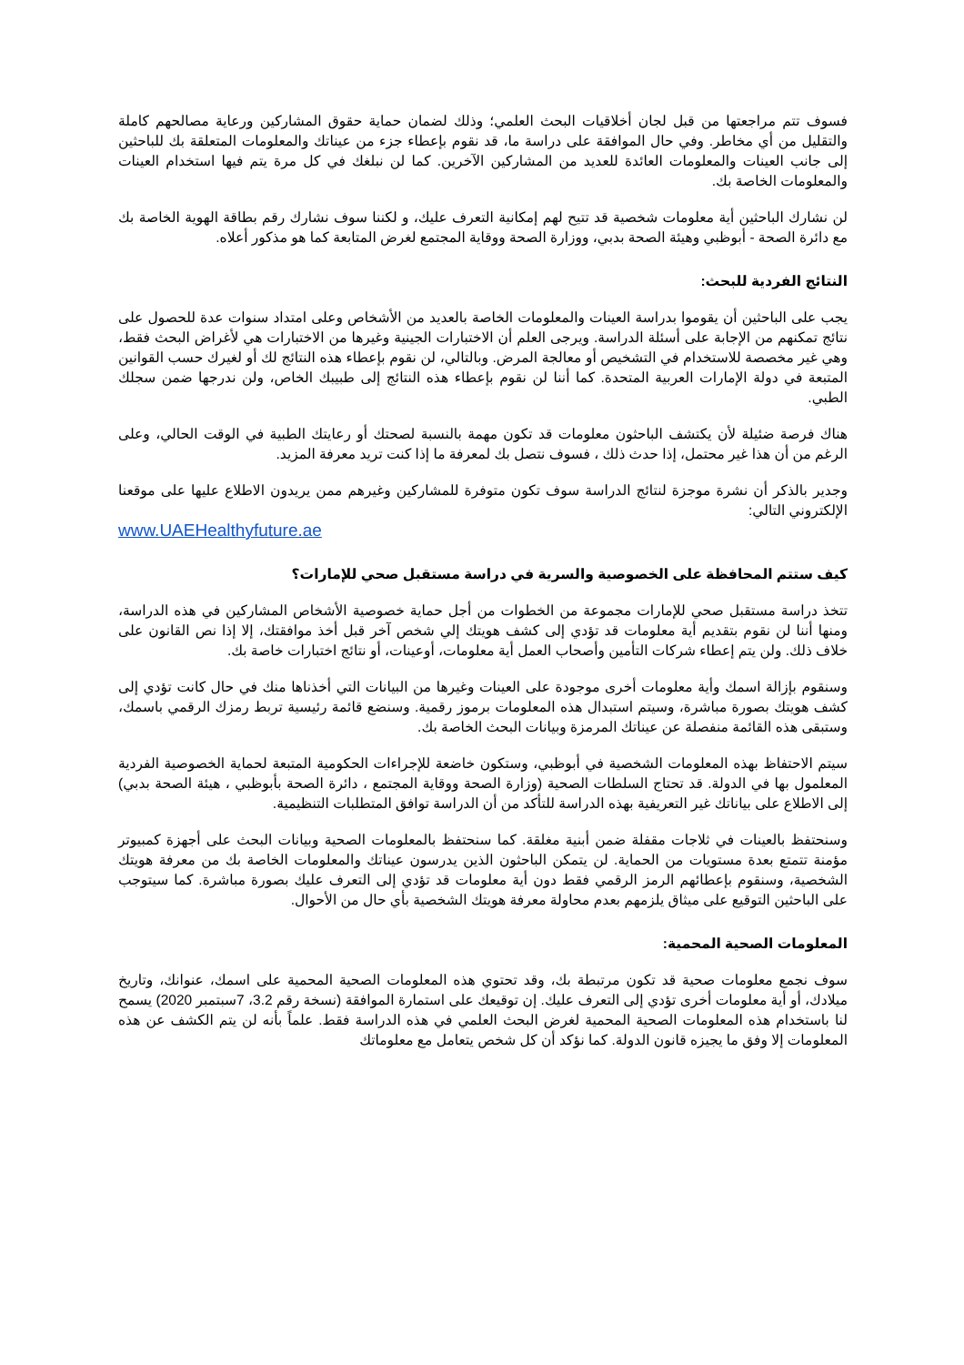فسوف تتم مراجعتها من قبل لجان أخلاقيات البحث العلمي؛ وذلك لضمان حماية حقوق المشاركين ورعاية مصالحهم كاملة والتقليل من أي مخاطر. وفي حال الموافقة على دراسة ما، قد نقوم بإعطاء جزء من عيناتك والمعلومات المتعلقة بك للباحثين إلى جانب العينات والمعلومات العائدة للعديد من المشاركين الآخرين. كما لن نبلغك في كل مرة يتم فيها استخدام العينات والمعلومات الخاصة بك.
لن نشارك الباحثين أية معلومات شخصية قد تتيح لهم إمكانية التعرف عليك، و لكننا سوف نشارك رقم بطاقة الهوية الخاصة بك مع دائرة الصحة - أبوظبي وهيئة الصحة بدبي، ووزارة الصحة ووقاية المجتمع لغرض المتابعة كما هو مذكور أعلاه.
النتائج الفردية للبحث:
يجب على الباحثين أن يقوموا بدراسة العينات والمعلومات الخاصة بالعديد من الأشخاص وعلى امتداد سنوات عدة للحصول على نتائج تمكنهم من الإجابة على أسئلة الدراسة. ويرجى العلم أن الاختبارات الجينية وغيرها من الاختبارات هي لأغراض البحث فقط، وهي غير مخصصة للاستخدام في التشخيص أو معالجة المرض. وبالتالي، لن نقوم بإعطاء هذه النتائج لك أو لغيرك حسب القوانين المتبعة في دولة الإمارات العربية المتحدة. كما أننا لن نقوم بإعطاء هذه النتائج إلى طبيبك الخاص، ولن ندرجها ضمن سجلك الطبي.
هناك فرصة ضئيلة لأن يكتشف الباحثون معلومات قد تكون مهمة بالنسبة لصحتك أو رعايتك الطبية في الوقت الحالي، وعلى الرغم من أن هذا غير محتمل، إذا حدث ذلك ، فسوف نتصل بك لمعرفة ما إذا كنت تريد معرفة المزيد.
وجدير بالذكر أن نشرة موجزة لنتائج الدراسة سوف تكون متوفرة للمشاركين وغيرهم ممن يريدون الاطلاع عليها على موقعنا الإلكتروني التالي:
www.UAEHealthyfuture.ae
كيف ستتم المحافظة على الخصوصية والسرية في دراسة مستقبل صحي للإمارات؟
تتخذ دراسة مستقبل صحي للإمارات مجموعة من الخطوات من أجل حماية خصوصية الأشخاص المشاركين في هذه الدراسة، ومنها أننا لن نقوم بتقديم أية معلومات قد تؤدي إلى كشف هويتك إلي شخص آخر قبل أخذ موافقتك، إلا إذا نص القانون على خلاف ذلك. ولن يتم إعطاء شركات التأمين وأصحاب العمل أية معلومات، أوعينات، أو نتائج اختبارات خاصة بك.
وسنقوم بإزالة اسمك وأية معلومات أخرى موجودة على العينات وغيرها من البيانات التي أخذناها منك في حال كانت تؤدي إلى كشف هويتك بصورة مباشرة، وسيتم استبدال هذه المعلومات برموز رقمية. وسنضع قائمة رئيسية تربط رمزك الرقمي باسمك، وستبقى هذه القائمة منفصلة عن عيناتك المرمزة وبيانات البحث الخاصة بك.
سيتم الاحتفاظ بهذه المعلومات الشخصية في أبوظبي، وستكون خاضعة للإجراءات الحكومية المتبعة لحماية الخصوصية الفردية المعلمول بها في الدولة. قد تحتاج السلطات الصحية (وزارة الصحة ووقاية المجتمع ، دائرة الصحة بأبوظبي ، هيئة الصحة بدبي) إلى الاطلاع على بياناتك غير التعريفية بهذه الدراسة للتأكد من أن الدراسة توافق المتطلبات التنظيمية.
وسنحتفظ بالعينات في ثلاجات مقفلة ضمن أبنية مغلقة. كما سنحتفظ بالمعلومات الصحية وبيانات البحث على أجهزة كمبيوتر مؤمنة تتمتع بعدة مستويات من الحماية. لن يتمكن الباحثون الذين يدرسون عيناتك والمعلومات الخاصة بك من معرفة هويتك الشخصية، وسنقوم بإعطائهم الرمز الرقمي فقط دون أية معلومات قد تؤدي إلى التعرف عليك بصورة مباشرة. كما سيتوجب على الباحثين التوقيع على ميثاق يلزمهم بعدم محاولة معرفة هويتك الشخصية بأي حال من الأحوال.
المعلومات الصحية المحمية:
سوف نجمع معلومات صحية قد تكون مرتبطة بك، وقد تحتوي هذه المعلومات الصحية المحمية على اسمك، عنوانك، وتاريخ ميلادك، أو أية معلومات أخرى تؤدي إلى التعرف عليك. إن توقيعك على استمارة الموافقة (نسخة رقم 3.2، 7سبتمبر 2020) يسمح لنا باستخدام هذه المعلومات الصحية المحمية لغرض البحث العلمي في هذه الدراسة فقط. علماً بأنه لن يتم الكشف عن هذه المعلومات إلا وفق ما يجيزه قانون الدولة. كما نؤكد أن كل شخص يتعامل مع معلوماتك